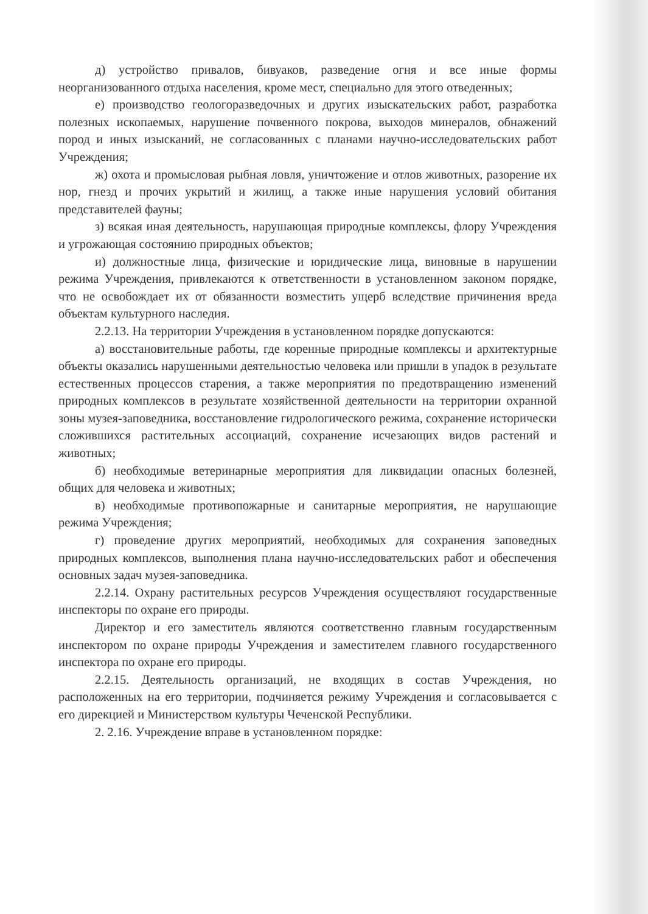д) устройство привалов, бивуаков, разведение огня и все иные формы неорганизованного отдыха населения, кроме мест, специально для этого отведенных;
е) производство геологоразведочных и других изыскательских работ, разработка полезных ископаемых, нарушение почвенного покрова, выходов минералов, обнажений пород и иных изысканий, не согласованных с планами научно-исследовательских работ Учреждения;
ж) охота и промысловая рыбная ловля, уничтожение и отлов животных, разорение их нор, гнезд и прочих укрытий и жилищ, а также иные нарушения условий обитания представителей фауны;
з) всякая иная деятельность, нарушающая природные комплексы, флору Учреждения и угрожающая состоянию природных объектов;
и) должностные лица, физические и юридические лица, виновные в нарушении режима Учреждения, привлекаются к ответственности в установленном законом порядке, что не освобождает их от обязанности возместить ущерб вследствие причинения вреда объектам культурного наследия.
2.2.13. На территории Учреждения в установленном порядке допускаются:
а) восстановительные работы, где коренные природные комплексы и архитектурные объекты оказались нарушенными деятельностью человека или пришли в упадок в результате естественных процессов старения, а также мероприятия по предотвращению изменений природных комплексов в результате хозяйственной деятельности на территории охранной зоны музея-заповедника, восстановление гидрологического режима, сохранение исторически сложившихся растительных ассоциаций, сохранение исчезающих видов растений и животных;
б) необходимые ветеринарные мероприятия для ликвидации опасных болезней, общих для человека и животных;
в) необходимые противопожарные и санитарные мероприятия, не нарушающие режима Учреждения;
г) проведение других мероприятий, необходимых для сохранения заповедных природных комплексов, выполнения плана научно-исследовательских работ и обеспечения основных задач музея-заповедника.
2.2.14. Охрану растительных ресурсов Учреждения осуществляют государственные инспекторы по охране его природы.
Директор и его заместитель являются соответственно главным государственным инспектором по охране природы Учреждения и заместителем главного государственного инспектора по охране его природы.
2.2.15. Деятельность организаций, не входящих в состав Учреждения, но расположенных на его территории, подчиняется режиму Учреждения и согласовывается с его дирекцией и Министерством культуры Чеченской Республики.
2. 2.16. Учреждение вправе в установленном порядке: